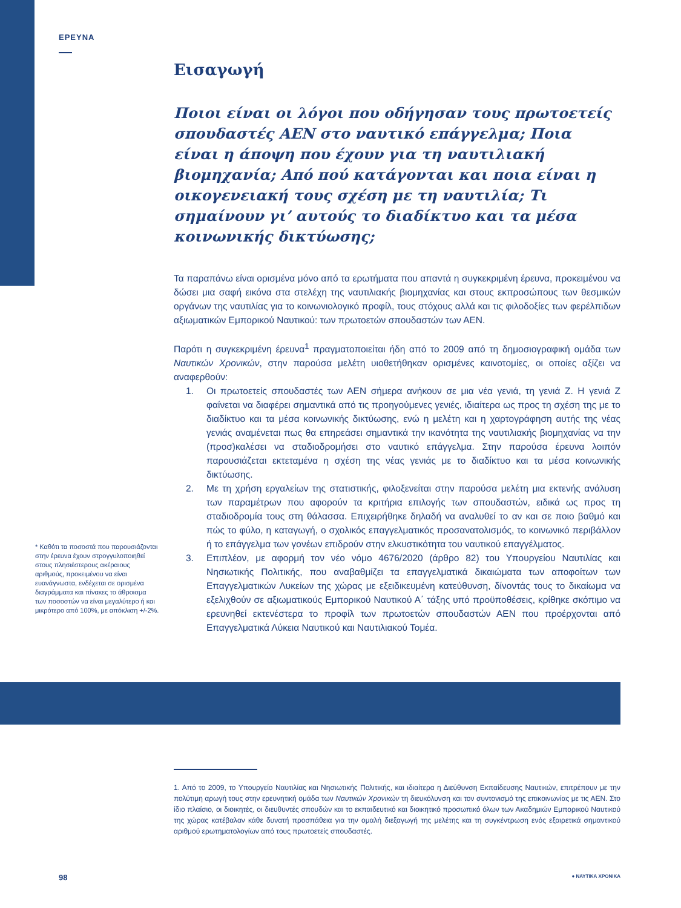ΕΡΕΥΝΑ
Εισαγωγή
Ποιοι είναι οι λόγοι που οδήγησαν τους πρωτοετείς σπουδαστές ΑΕΝ στο ναυτικό επάγγελμα; Ποια είναι η άποψη που έχουν για τη ναυτιλιακή βιομηχανία; Από πού κατάγονται και ποια είναι η οικογενειακή τους σχέση με τη ναυτιλία; Τι σημαίνουν γι’ αυτούς το διαδίκτυο και τα μέσα κοινωνικής δικτύωσης;
Τα παραπάνω είναι ορισμένα μόνο από τα ερωτήματα που απαντά η συγκεκριμένη έρευνα, προκειμένου να δώσει μια σαφή εικόνα στα στελέχη της ναυτιλιακής βιομηχανίας και στους εκπροσώπους των θεσμικών οργάνων της ναυτιλίας για το κοινωνιολογικό προφίλ, τους στόχους αλλά και τις φιλοδοξίες των φερέλπιδων αξιωματικών Εμπορικού Ναυτικού: των πρωτοετών σπουδαστών των ΑΕΝ.
Παρότι η συγκεκριμένη έρευνα<sup>1</sup> πραγματοποιείται ήδη από το 2009 από τη δημοσιογραφική ομάδα των Ναυτικών Χρονικών, στην παρούσα μελέτη υιοθετήθηκαν ορισμένες καινοτομίες, οι οποίες αξίζει να αναφερθούν:
1. Οι πρωτοετείς σπουδαστές των ΑΕΝ σήμερα ανήκουν σε μια νέα γενιά, τη γενιά Z. Η γενιά Z φαίνεται να διαφέρει σημαντικά από τις προηγούμενες γενιές, ιδιαίτερα ως προς τη σχέση της με το διαδίκτυο και τα μέσα κοινωνικής δικτύωσης, ενώ η μελέτη και η χαρτογράφηση αυτής της νέας γενιάς αναμένεται πως θα επηρεάσει σημαντικά την ικανότητα της ναυτιλιακής βιομηχανίας να την (προσ)καλέσει να σταδιοδρομήσει στο ναυτικό επάγγελμα. Στην παρούσα έρευνα λοιπόν παρουσιάζεται εκτεταμένα η σχέση της νέας γενιάς με το διαδίκτυο και τα μέσα κοινωνικής δικτύωσης.
2. Με τη χρήση εργαλείων της στατιστικής, φιλοξενείται στην παρούσα μελέτη μια εκτενής ανάλυση των παραμέτρων που αφορούν τα κριτήρια επιλογής των σπουδαστών, ειδικά ως προς τη σταδιοδρομία τους στη θάλασσα. Επιχειρήθηκε δηλαδή να αναλυθεί το αν και σε ποιο βαθμό και πώς το φύλο, η καταγωγή, ο σχολικός επαγγελματικός προσανατολισμός, το κοινωνικό περιβάλλον ή το επάγγελμα των γονέων επιδρούν στην ελκυστικότητα του ναυτικού επαγγέλματος.
3. Επιπλέον, με αφορμή τον νέο νόμο 4676/2020 (άρθρο 82) του Υπουργείου Ναυτιλίας και Νησιωτικής Πολιτικής, που αναβαθμίζει τα επαγγελματικά δικαιώματα των αποφοίτων των Επαγγελματικών Λυκείων της χώρας με εξειδικευμένη κατεύθυνση, δίνοντάς τους το δικαίωμα να εξελιχθούν σε αξιωματικούς Εμπορικού Ναυτικού Α΄ τάξης υπό προϋποθέσεις, κρίθηκε σκόπιμο να ερευνηθεί εκτενέστερα το προφίλ των πρωτοετών σπουδαστών ΑΕΝ που προέρχονται από Επαγγελματικά Λύκεια Ναυτικού και Ναυτιλιακού Τομέα.
* Καθότι τα ποσοστά που παρουσιάζονται στην έρευνα έχουν στρογγυλοποιηθεί στους πλησιέστερους ακέραιους αριθμούς, προκειμένου να είναι ευανάγνωστα, ενδέχεται σε ορισμένα διαγράμματα και πίνακες το άθροισμα των ποσοστών να είναι μεγαλύτερο ή και μικρότερο από 100%, με απόκλιση +/-2%.
1. Από το 2009, το Υπουργείο Ναυτιλίας και Νησιωτικής Πολιτικής, και ιδιαίτερα η Διεύθυνση Εκπαίδευσης Ναυτικών, επιτρέπουν με την πολύτιμη αρωγή τους στην ερευνητική ομάδα των Ναυτικών Χρονικών τη διευκόλυνση και τον συντονισμό της επικοινωνίας με τις ΑΕΝ. Στο ίδιο πλαίσιο, οι διοικητές, οι διευθυντές σπουδών και το εκπαιδευτικό και διοικητικό προσωπικό όλων των Ακαδημιών Εμπορικού Ναυτικού της χώρας κατέβαλαν κάθε δυνατή προσπάθεια για την ομαλή διεξαγωγή της μελέτης και τη συγκέντρωση ενός εξαιρετικά σημαντικού αριθμού ερωτηματολογίων από τους πρωτοετείς σπουδαστές.
98 ● ΝΑΥΤΙΚΑ ΧΡΟΝΙΚΑ